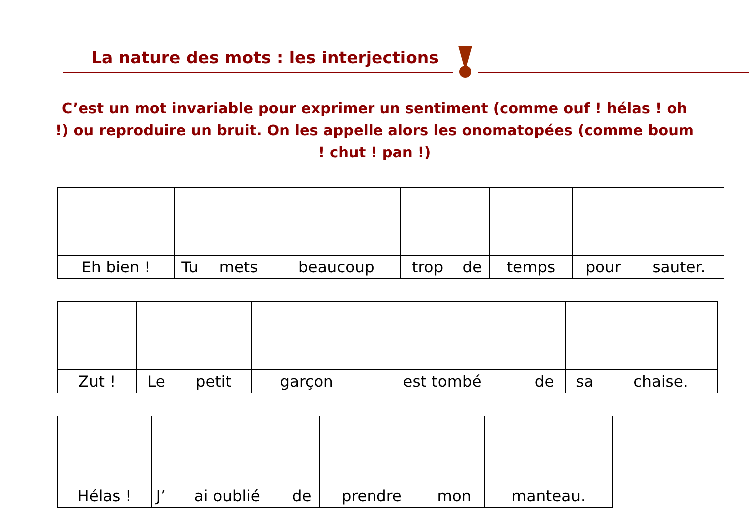La nature des mots : les interjections
C’est un mot invariable pour exprimer un sentiment (comme ouf ! hélas ! oh !) ou reproduire un bruit. On les appelle alors les onomatopées (comme boum ! chut ! pan !)
| Eh bien ! | Tu | mets | beaucoup | trop | de | temps | pour | sauter. |
| Zut ! | Le | petit | garçon | est tombé | de | sa | chaise. |
| Hélas ! | J’ | ai oublié | de | prendre | mon | manteau. |